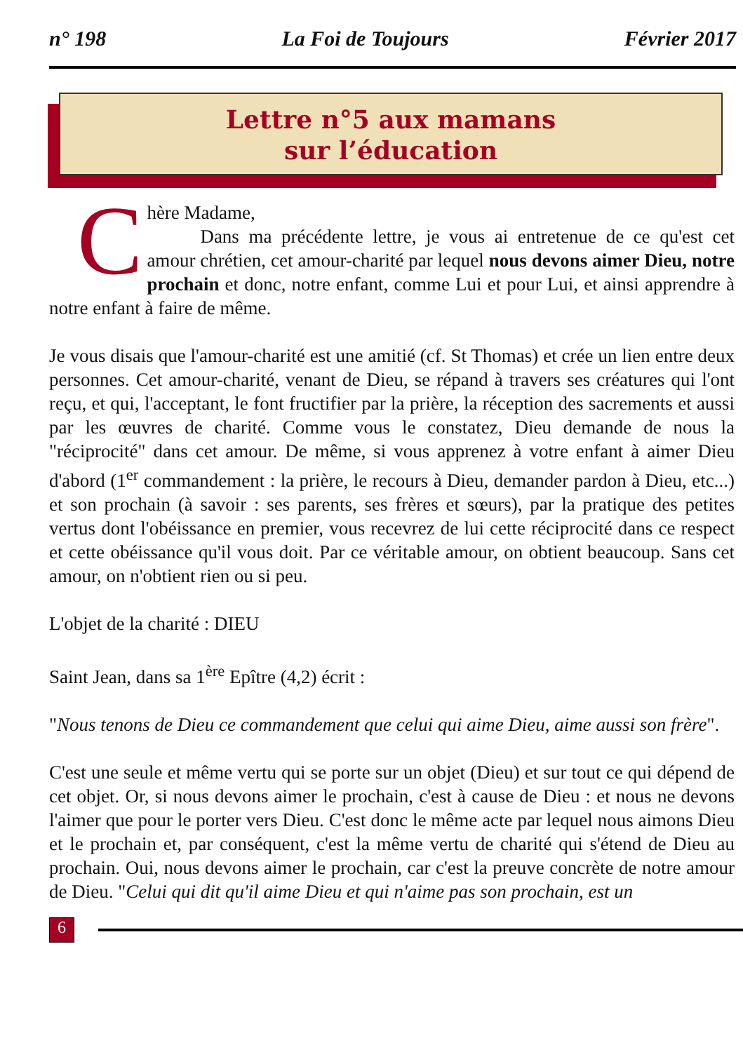n° 198 La Foi de Toujours Février 2017
Lettre n°5 aux mamans
sur l’éducation
Chère Madame,
Dans ma précédente lettre, je vous ai entretenue de ce qu'est cet amour chrétien, cet amour-charité par lequel nous devons aimer Dieu, notre prochain et donc, notre enfant, comme Lui et pour Lui, et ainsi apprendre à notre enfant à faire de même.
Je vous disais que l'amour-charité est une amitié (cf. St Thomas) et crée un lien entre deux personnes. Cet amour-charité, venant de Dieu, se répand à travers ses créatures qui l'ont reçu, et qui, l'acceptant, le font fructifier par la prière, la réception des sacrements et aussi par les œuvres de charité. Comme vous le constatez, Dieu demande de nous la "réciprocité" dans cet amour. De même, si vous apprenez à votre enfant à aimer Dieu d'abord (1<sup>er</sup> commandement : la prière, le recours à Dieu, demander pardon à Dieu, etc...) et son prochain (à savoir : ses parents, ses frères et sœurs), par la pratique des petites vertus dont l'obéissance en premier, vous recevrez de lui cette réciprocité dans ce respect et cette obéissance qu'il vous doit. Par ce véritable amour, on obtient beaucoup. Sans cet amour, on n'obtient rien ou si peu.
L'objet de la charité : DIEU
Saint Jean, dans sa 1<sup>ère</sup> Epître (4,2) écrit :
"Nous tenons de Dieu ce commandement que celui qui aime Dieu, aime aussi son frère".
C'est une seule et même vertu qui se porte sur un objet (Dieu) et sur tout ce qui dépend de cet objet. Or, si nous devons aimer le prochain, c'est à cause de Dieu : et nous ne devons l'aimer que pour le porter vers Dieu. C'est donc le même acte par lequel nous aimons Dieu et le prochain et, par conséquent, c'est la même vertu de charité qui s'étend de Dieu au prochain. Oui, nous devons aimer le prochain, car c'est la preuve concrète de notre amour de Dieu. "Celui qui dit qu'il aime Dieu et qui n'aime pas son prochain, est un
6